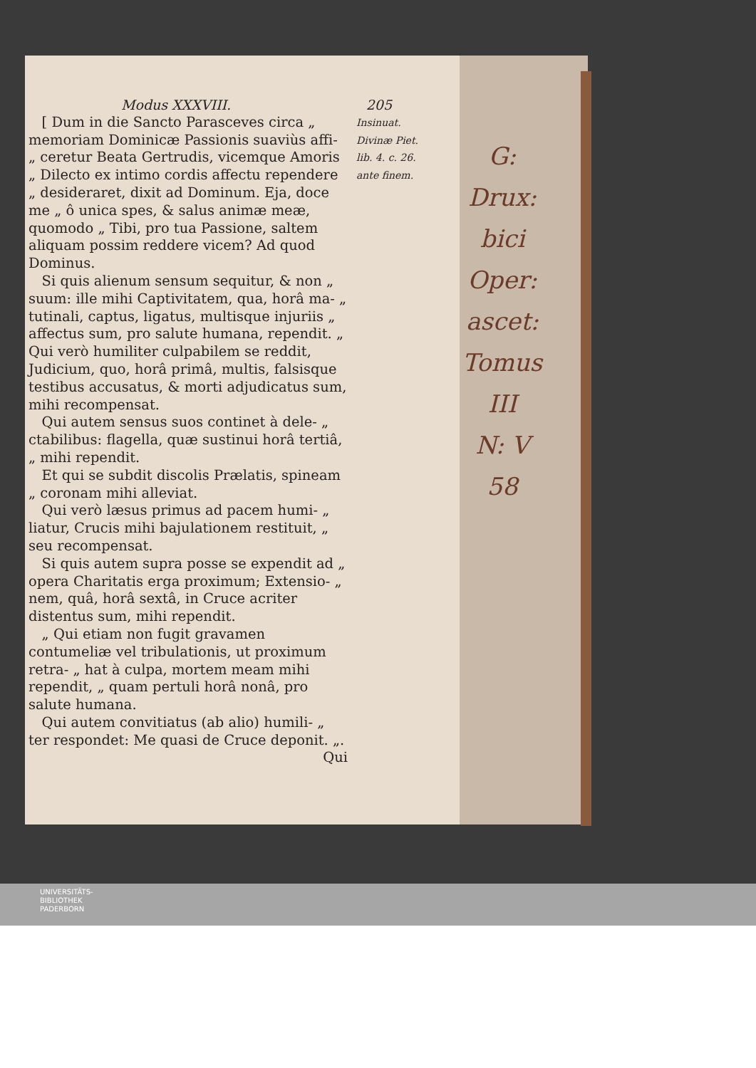Modus XXXVIII. 205
[ Dum in die Sancto Parasceves circa „ memoriam Dominicæ Passionis suaviùs affi- „ ceretur Beata Gertrudis, vicemque Amoris „ Dilecto ex intimo cordis affectu rependere „ desideraret, dixit ad Dominum. Eja, doce me „ ô unica spes, & salus animæ meæ, quomodo „ Tibi, pro tua Passione, saltem aliquam possim reddere vicem? Ad quod Dominus.
Si quis alienum sensum sequitur, & non „ suum: ille mihi Captivitatem, qua, horâ ma- „ tutinali, captus, ligatus, multisque injuriis „ affectus sum, pro salute humana, rependit. „ Qui verò humiliter culpabilem se reddit, Judicium, quo, horâ primâ, multis, falsisque testibus accusatus, & morti adjudicatus sum, mihi recompensat.
Qui autem sensus suos continet à dele- „ ctabilibus: flagella, quæ sustinui horâ tertiâ, „ mihi rependit.
Et qui se subdit discolis Prælatis, spineam „ coronam mihi alleviat.
Qui verò læsus primus ad pacem humi- „ liatur, Crucis mihi bajulationem restituit, „ seu recompensat.
Si quis autem supra posse se expendit ad „ opera Charitatis erga proximum; Extensio- „ nem, quâ, horâ sextâ, in Cruce acriter distentus sum, mihi rependit.
„ Qui etiam non fugit gravamen contumeliæ vel tribulationis, ut proximum retra- „ hat à culpa, mortem meam mihi rependit, „ quam pertuli horâ nonâ, pro salute humana.
Qui autem convitiatus (ab alio) humili- „ ter respondet: Me quasi de Cruce deponit. „.
Qui
Insinuat.
Divinæ Piet.
lib. 4. c. 26.
ante finem.
G: Drux:
bici
Oper: ascet:
Tomus III
N: V
58
UNIVERSITÄTS-
BIBLIOTHEK
PADERBORN